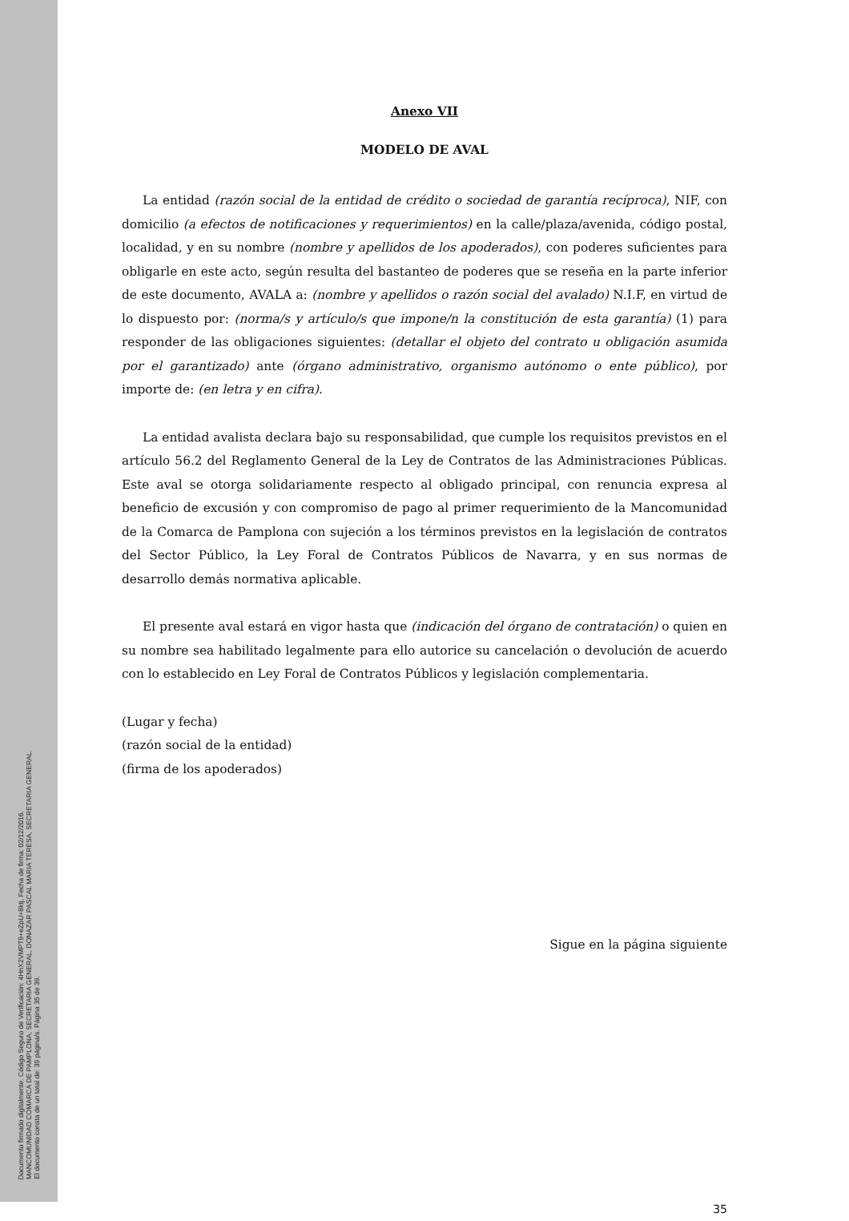Documento firmado digitalmente. Código Seguro de Verificación: 4HnX2VMPT9+eZpU+8ktj, Fecha de firma: 02/12/2016.
MANCOMUNIDAD COMARCA DE PAMPLONA, SECRETARIA GENERAL, DONAZAR PASCAL MARIA TERESA, SECRETARIA GENERAL.
El documento consta de un total de: 39 página/s. Página 35 de 39.
Anexo VII
MODELO DE AVAL
La entidad (razón social de la entidad de crédito o sociedad de garantía recíproca), NIF, con domicilio (a efectos de notificaciones y requerimientos) en la calle/plaza/avenida, código postal, localidad, y en su nombre (nombre y apellidos de los apoderados), con poderes suficientes para obligarle en este acto, según resulta del bastanteo de poderes que se reseña en la parte inferior de este documento, AVALA a: (nombre y apellidos o razón social del avalado) N.I.F, en virtud de lo dispuesto por: (norma/s y artículo/s que impone/n la constitución de esta garantía) (1) para responder de las obligaciones siguientes: (detallar el objeto del contrato u obligación asumida por el garantizado) ante (órgano administrativo, organismo autónomo o ente público), por importe de: (en letra y en cifra).
La entidad avalista declara bajo su responsabilidad, que cumple los requisitos previstos en el artículo 56.2 del Reglamento General de la Ley de Contratos de las Administraciones Públicas. Este aval se otorga solidariamente respecto al obligado principal, con renuncia expresa al beneficio de excusión y con compromiso de pago al primer requerimiento de la Mancomunidad de la Comarca de Pamplona con sujeción a los términos previstos en la legislación de contratos del Sector Público, la Ley Foral de Contratos Públicos de Navarra, y en sus normas de desarrollo demás normativa aplicable.
El presente aval estará en vigor hasta que (indicación del órgano de contratación) o quien en su nombre sea habilitado legalmente para ello autorice su cancelación o devolución de acuerdo con lo establecido en Ley Foral de Contratos Públicos y legislación complementaria.
(Lugar y fecha)
(razón social de la entidad)
(firma de los apoderados)
Sigue en la página siguiente
35